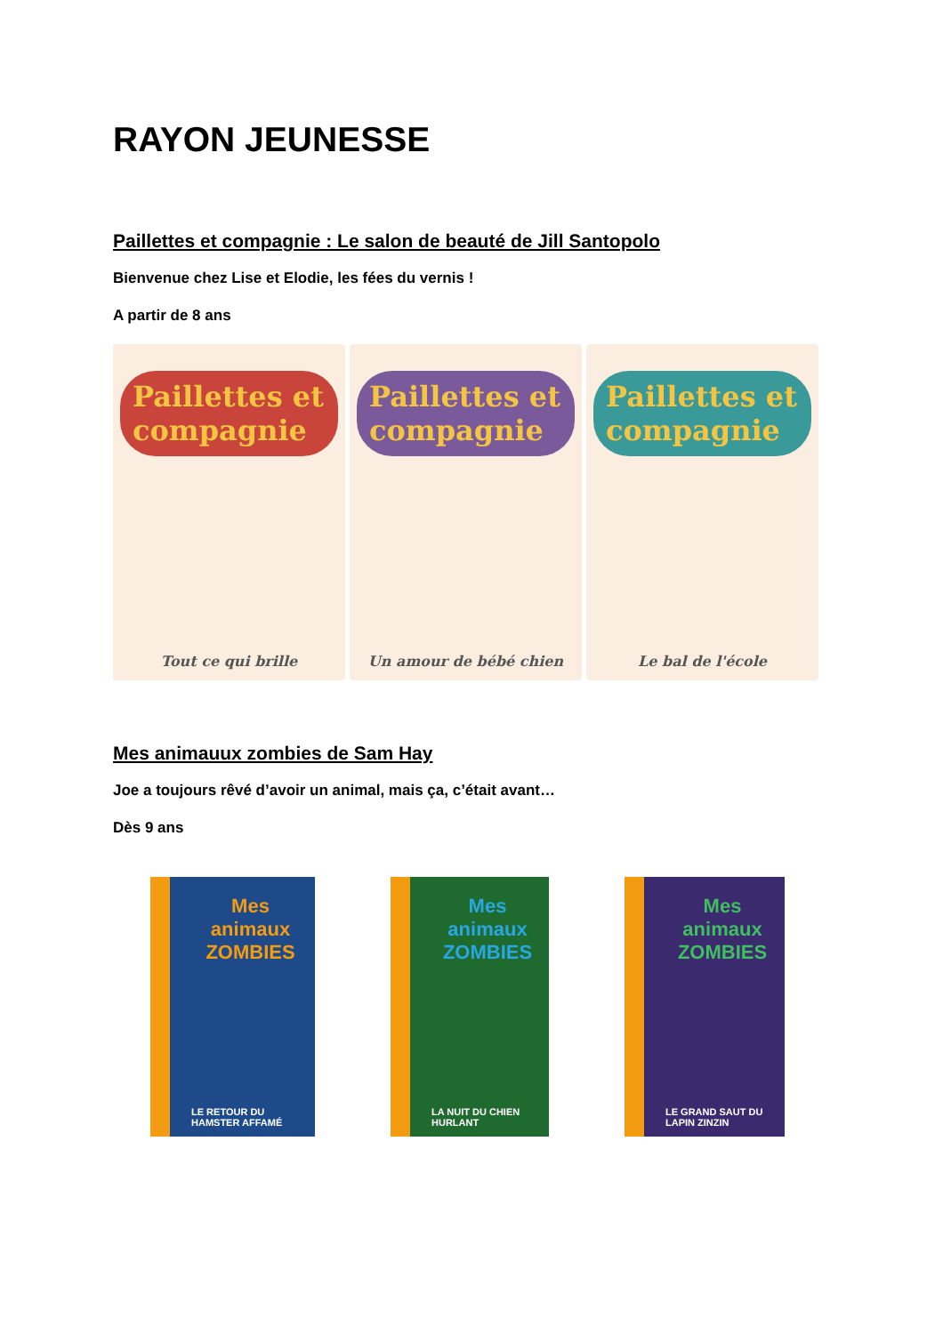RAYON JEUNESSE
Paillettes et compagnie : Le salon de beauté de Jill Santopolo
Bienvenue chez Lise et Elodie, les fées du vernis !
A partir de 8 ans
Paillettes et compagnie
Tout ce qui brille
Paillettes et compagnie
Un amour de bébé chien
Paillettes et compagnie
Le bal de l'école
Mes animauux zombies de Sam Hay
Joe a toujours rêvé d’avoir un animal, mais ça, c’était avant…
Dès 9 ans
Mes animaux ZOMBIES
LE RETOUR DU HAMSTER AFFAMÉ
Mes animaux ZOMBIES
LA NUIT DU CHIEN HURLANT
Mes animaux ZOMBIES
LE GRAND SAUT DU LAPIN ZINZIN